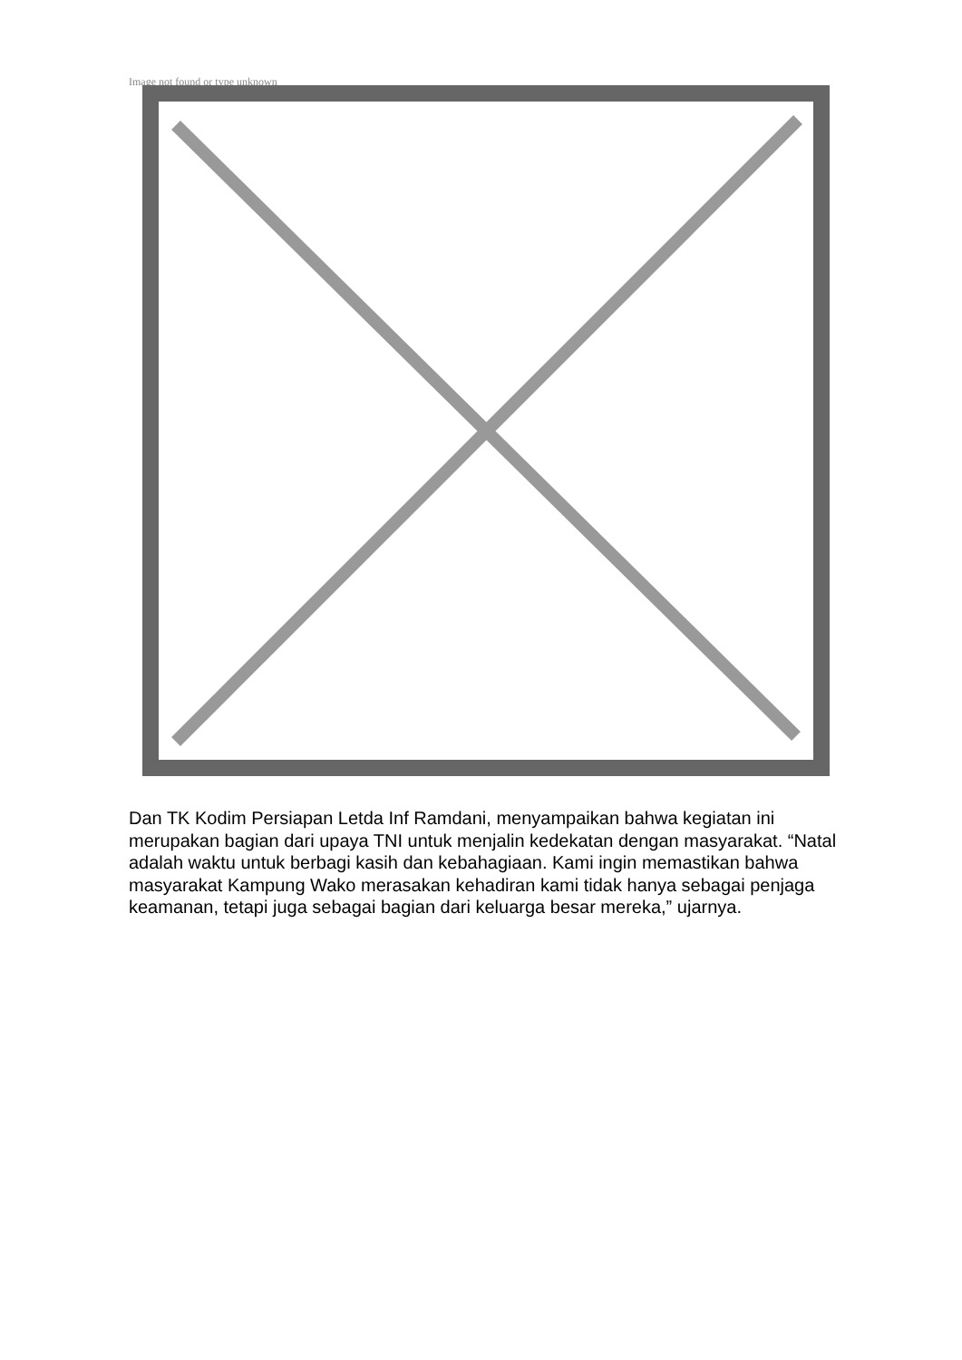Image not found or type unknown
Dan TK Kodim Persiapan Letda Inf Ramdani, menyampaikan bahwa kegiatan ini merupakan bagian dari upaya TNI untuk menjalin kedekatan dengan masyarakat. “Natal adalah waktu untuk berbagi kasih dan kebahagiaan. Kami ingin memastikan bahwa masyarakat Kampung Wako merasakan kehadiran kami tidak hanya sebagai penjaga keamanan, tetapi juga sebagai bagian dari keluarga besar mereka,” ujarnya.